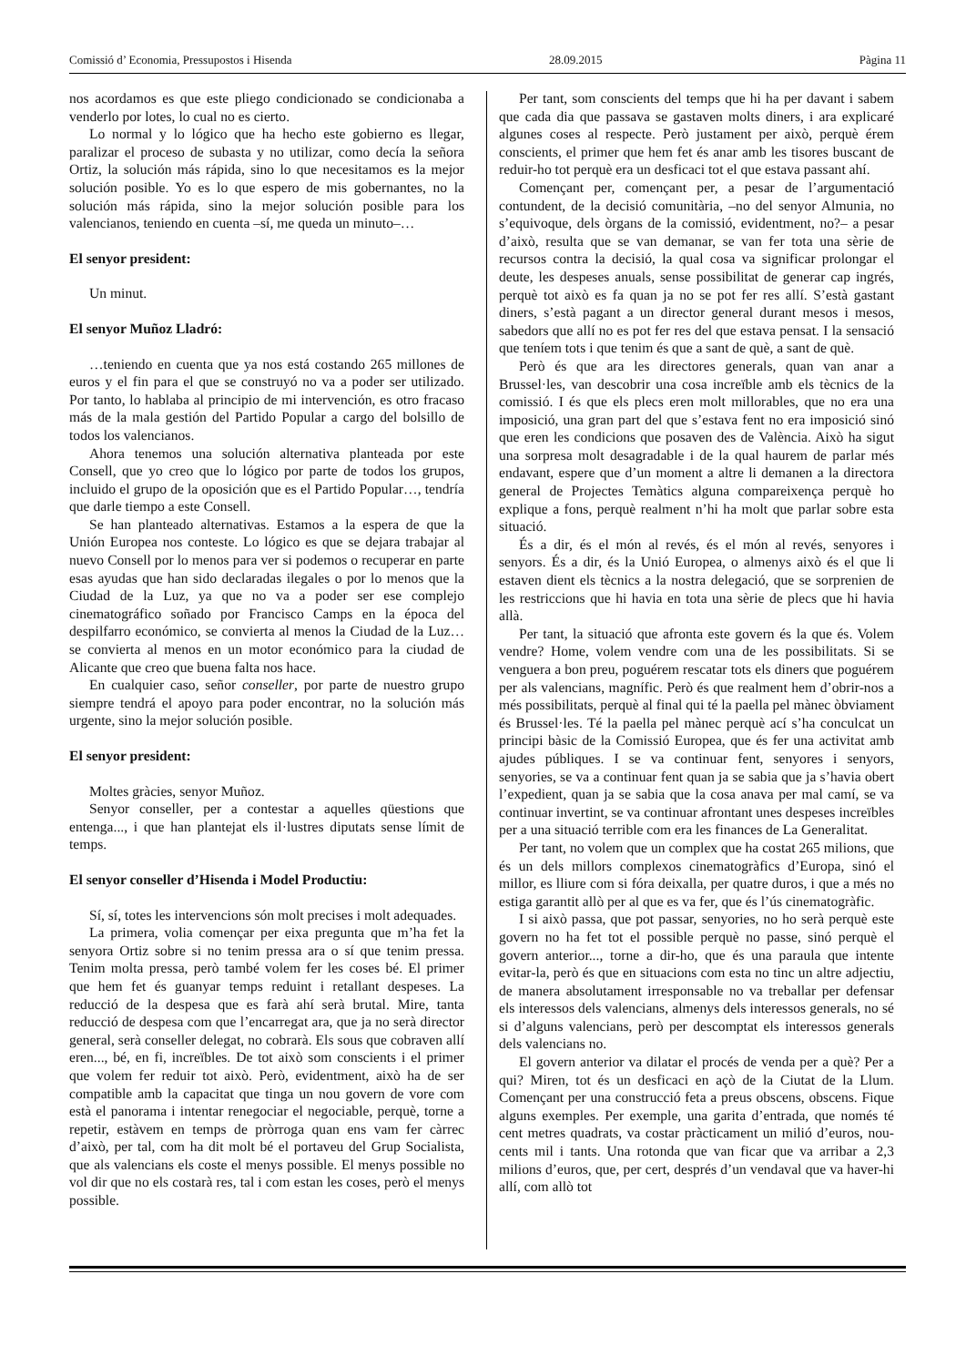Comissió d’ Economia, Pressupostos i Hisenda 28.09.2015 Pàgina 11
nos acordamos es que este pliego condicionado se condicionaba a venderlo por lotes, lo cual no es cierto.
Lo normal y lo lógico que ha hecho este gobierno es llegar, paralizar el proceso de subasta y no utilizar, como decía la señora Ortiz, la solución más rápida, sino lo que necesitamos es la mejor solución posible. Yo es lo que espero de mis gobernantes, no la solución más rápida, sino la mejor solución posible para los valencianos, teniendo en cuenta –sí, me queda un minuto–…
El senyor president:
Un minut.
El senyor Muñoz Lladró:
…teniendo en cuenta que ya nos está costando 265 millones de euros y el fin para el que se construyó no va a poder ser utilizado. Por tanto, lo hablaba al principio de mi intervención, es otro fracaso más de la mala gestión del Partido Popular a cargo del bolsillo de todos los valencianos.
Ahora tenemos una solución alternativa planteada por este Consell, que yo creo que lo lógico por parte de todos los grupos, incluido el grupo de la oposición que es el Partido Popular…, tendría que darle tiempo a este Consell.
Se han planteado alternativas. Estamos a la espera de que la Unión Europea nos conteste. Lo lógico es que se dejara trabajar al nuevo Consell por lo menos para ver si podemos o recuperar en parte esas ayudas que han sido declaradas ilegales o por lo menos que la Ciudad de la Luz, ya que no va a poder ser ese complejo cinematográfico soñado por Francisco Camps en la época del despilfarro económico, se convierta al menos la Ciudad de la Luz… se convierta al menos en un motor económico para la ciudad de Alicante que creo que buena falta nos hace.
En cualquier caso, señor conseller, por parte de nuestro grupo siempre tendrá el apoyo para poder encontrar, no la solución más urgente, sino la mejor solución posible.
El senyor president:
Moltes gràcies, senyor Muñoz.
Senyor conseller, per a contestar a aquelles qüestions que entenga..., i que han plantejat els il·lustres diputats sense límit de temps.
El senyor conseller d’Hisenda i Model Productiu:
Sí, sí, totes les intervencions són molt precises i molt adequades.
La primera, volia començar per eixa pregunta que m’ha fet la senyora Ortiz sobre si no tenim pressa ara o sí que tenim pressa. Tenim molta pressa, però també volem fer les coses bé. El primer que hem fet és guanyar temps reduint i retallant despeses. La reducció de la despesa que es farà ahí serà brutal. Mire, tanta reducció de despesa com que l’encarregat ara, que ja no serà director general, serà conseller delegat, no cobrarà. Els sous que cobraven allí eren..., bé, en fi, increïbles. De tot això som conscients i el primer que volem fer reduir tot això. Però, evidentment, això ha de ser compatible amb la capacitat que tinga un nou govern de vore com està el panorama i intentar renegociar el negociable, perquè, torne a repetir, estàvem en temps de pròrroga quan ens vam fer càrrec d’això, per tal, com ha dit molt bé el portaveu del Grup Socialista, que als valencians els coste el menys possible. El menys possible no vol dir que no els costarà res, tal i com estan les coses, però el menys possible.
Per tant, som conscients del temps que hi ha per davant i sabem que cada dia que passava se gastaven molts diners, i ara explicaré algunes coses al respecte. Però justament per això, perquè érem conscients, el primer que hem fet és anar amb les tisores buscant de reduir-ho tot perquè era un desficaci tot el que estava passant ahí.
Començant per, començant per, a pesar de l’argumentació contundent, de la decisió comunitària, –no del senyor Almunia, no s’equivoque, dels òrgans de la comissió, evidentment, no?– a pesar d’això, resulta que se van demanar, se van fer tota una sèrie de recursos contra la decisió, la qual cosa va significar prolongar el deute, les despeses anuals, sense possibilitat de generar cap ingrés, perquè tot això es fa quan ja no se pot fer res allí. S’està gastant diners, s’està pagant a un director general durant mesos i mesos, sabedors que allí no es pot fer res del que estava pensat. I la sensació que teníem tots i que tenim és que a sant de què, a sant de què.
Però és que ara les directores generals, quan van anar a Brussel·les, van descobrir una cosa increïble amb els tècnics de la comissió. I és que els plecs eren molt millorables, que no era una imposició, una gran part del que s’estava fent no era imposició sinó que eren les condicions que posaven des de València. Això ha sigut una sorpresa molt desagradable i de la qual haurem de parlar més endavant, espere que d’un moment a altre li demanen a la directora general de Projectes Temàtics alguna compareixença perquè ho explique a fons, perquè realment n’hi ha molt que parlar sobre esta situació.
És a dir, és el món al revés, és el món al revés, senyores i senyors. És a dir, és la Unió Europea, o almenys això és el que li estaven dient els tècnics a la nostra delegació, que se sorprenien de les restriccions que hi havia en tota una sèrie de plecs que hi havia allà.
Per tant, la situació que afronta este govern és la que és. Volem vendre? Home, volem vendre com una de les possibilitats. Si se venguera a bon preu, poguérem rescatar tots els diners que poguérem per als valencians, magnífic. Però és que realment hem d’obrir-nos a més possibilitats, perquè al final qui té la paella pel mànec òbviament és Brussel·les. Té la paella pel mànec perquè ací s’ha conculcat un principi bàsic de la Comissió Europea, que és fer una activitat amb ajudes públiques. I se va continuar fent, senyores i senyors, senyories, se va a continuar fent quan ja se sabia que ja s’havia obert l’expedient, quan ja se sabia que la cosa anava per mal camí, se va continuar invertint, se va continuar afrontant unes despeses increïbles per a una situació terrible com era les finances de La Generalitat.
Per tant, no volem que un complex que ha costat 265 milions, que és un dels millors complexos cinematogràfics d’Europa, sinó el millor, es lliure com si fóra deixalla, per quatre duros, i que a més no estiga garantit allò per al que es va fer, que és l’ús cinematogràfic.
I si això passa, que pot passar, senyories, no ho serà perquè este govern no ha fet tot el possible perquè no passe, sinó perquè el govern anterior..., torne a dir-ho, que és una paraula que intente evitar-la, però és que en situacions com esta no tinc un altre adjectiu, de manera absolutament irresponsable no va treballar per defensar els interessos dels valencians, almenys dels interessos generals, no sé si d’alguns valencians, però per descomptat els interessos generals dels valencians no.
El govern anterior va dilatar el procés de venda per a què? Per a qui? Miren, tot és un desficaci en açò de la Ciutat de la Llum. Començant per una construcció feta a preus obscens, obscens. Fique alguns exemples. Per exemple, una garita d’entrada, que només té cent metres quadrats, va costar pràcticament un milió d’euros, nou-cents mil i tants. Una rotonda que van ficar que va arribar a 2,3 milions d’euros, que, per cert, després d’un vendaval que va haver-hi allí, com allò tot